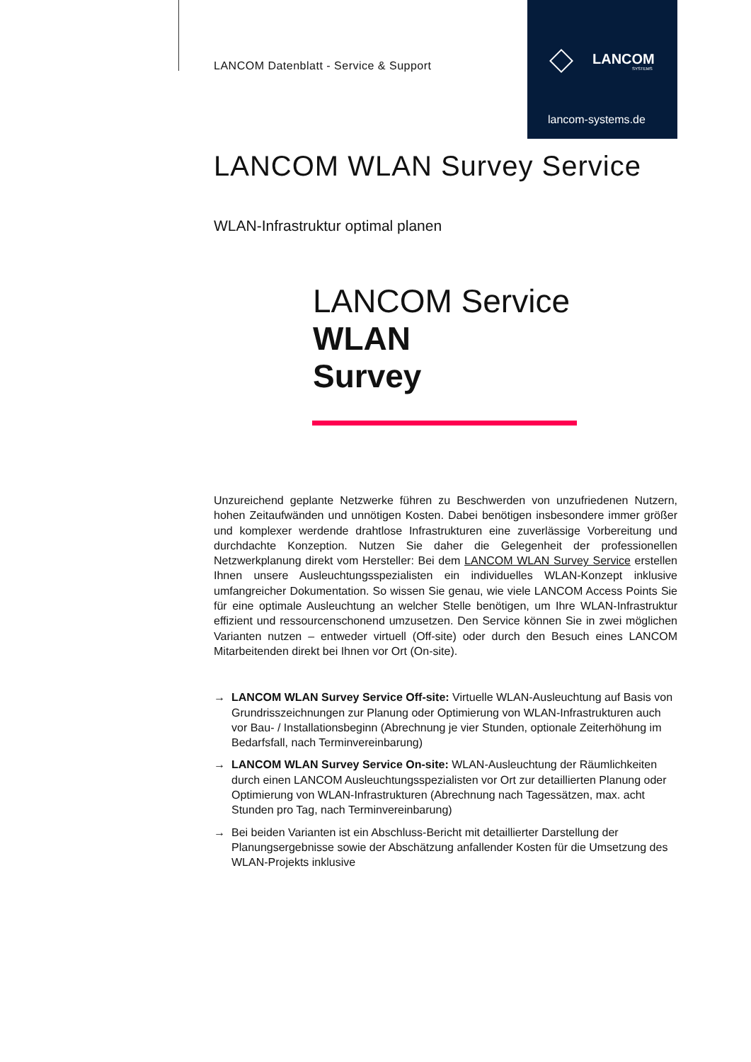LANCOM
SYSTEMS
lancom-systems.de
LANCOM Datenblatt - Service & Support
LANCOM WLAN Survey Service
WLAN-Infrastruktur optimal planen
LANCOM Service
WLAN
Survey
Unzureichend geplante Netzwerke führen zu Beschwerden von unzufriedenen Nutzern, hohen Zeitaufwänden und unnötigen Kosten. Dabei benötigen insbesondere immer größer und komplexer werdende drahtlose Infrastrukturen eine zuverlässige Vorbereitung und durchdachte Konzeption. Nutzen Sie daher die Gelegenheit der professionellen Netzwerkplanung direkt vom Hersteller: Bei dem LANCOM WLAN Survey Service erstellen Ihnen unsere Ausleuchtungsspezialisten ein individuelles WLAN-Konzept inklusive umfangreicher Dokumentation. So wissen Sie genau, wie viele LANCOM Access Points Sie für eine optimale Ausleuchtung an welcher Stelle benötigen, um Ihre WLAN-Infrastruktur effizient und ressourcenschonend umzusetzen. Den Service können Sie in zwei möglichen Varianten nutzen – entweder virtuell (Off-site) oder durch den Besuch eines LANCOM Mitarbeitenden direkt bei Ihnen vor Ort (On-site).
→ LANCOM WLAN Survey Service Off-site: Virtuelle WLAN-Ausleuchtung auf Basis von Grundrisszeichnungen zur Planung oder Optimierung von WLAN-Infrastrukturen auch vor Bau- / Installationsbeginn (Abrechnung je vier Stunden, optionale Zeiterhöhung im Bedarfsfall, nach Terminvereinbarung)
→ LANCOM WLAN Survey Service On-site: WLAN-Ausleuchtung der Räumlichkeiten durch einen LANCOM Ausleuchtungsspezialisten vor Ort zur detaillierten Planung oder Optimierung von WLAN-Infrastrukturen (Abrechnung nach Tagessätzen, max. acht Stunden pro Tag, nach Terminvereinbarung)
→ Bei beiden Varianten ist ein Abschluss-Bericht mit detaillierter Darstellung der Planungsergebnisse sowie der Abschätzung anfallender Kosten für die Umsetzung des WLAN-Projekts inklusive